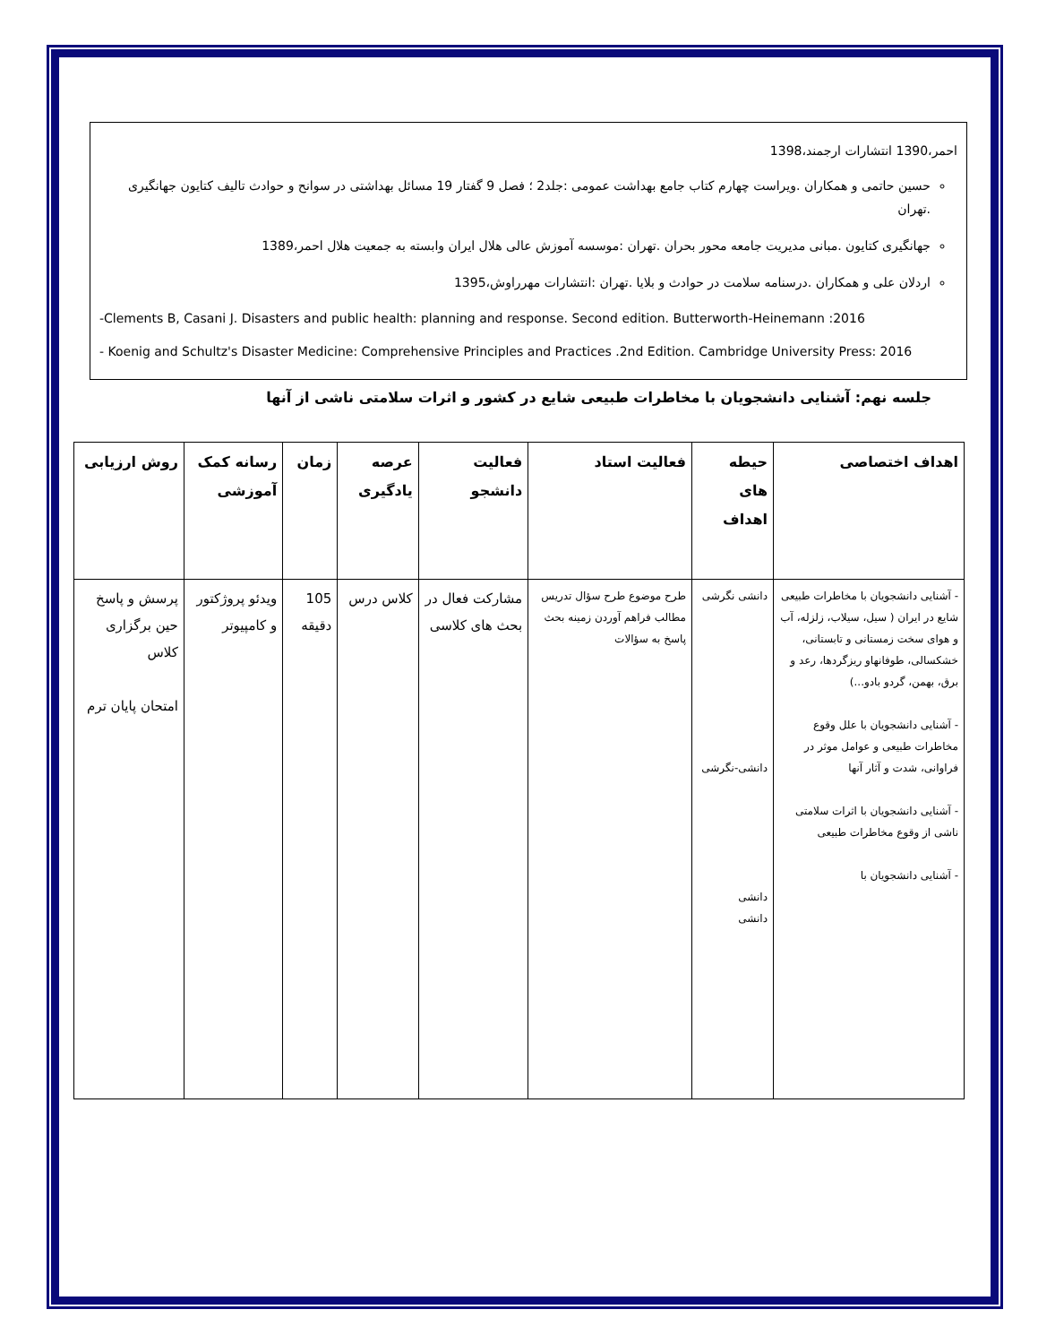احمر،1390 انتشارات ارجمند،1398
حسین حاتمی و همکاران .ویراست چهارم کتاب جامع بهداشت عمومی :جلد2 ؛ فصل 9 گفتار 19 مسائل بهداشتی در سوانح و حوادث تالیف کتایون جهانگیری .تهران
جهانگیری کتایون .مبانی مدیریت جامعه محور بحران .تهران :موسسه آموزش عالی هلال ایران وابسته به جمعیت هلال احمر،1389
اردلان علی و همکاران .درسنامه سلامت در حوادث و بلایا .تهران :انتشارات مهرراوش،1395
-Clements B, Casani J. Disasters and public health: planning and response. Second edition. Butterworth-Heinemann :2016
- Koenig and Schultz's Disaster Medicine: Comprehensive Principles and Practices .2nd Edition. Cambridge University Press: 2016
جلسه نهم: آشنایی دانشجویان با مخاطرات طبیعی شایع در کشور و اثرات سلامتی ناشی از آنها
| اهداف اختصاصی | حیطه های اهداف | فعالیت استاد | فعالیت دانشجو | عرصه یادگیری | زمان | رسانه کمک آموزشی | روش ارزیابی |
| --- | --- | --- | --- | --- | --- | --- | --- |
| - آشنایی دانشجویان با مخاطرات طبیعی شایع در ایران ( سیل، سیلاب، زلزله، آب و هوای سخت زمستانی و تابستانی، خشکسالی، طوفانهاو ریزگردها، رعد و برق، بهمن، گردو بادو...) - آشنایی دانشجویان با علل وقوع مخاطرات طبیعی و عوامل موثر در فراوانی، شدت و آثار آنها - آشنایی دانشجویان با اثرات سلامتی ناشی از وقوع مخاطرات طبیعی - آشنایی دانشجویان با | دانشی نگرشی دانشی-نگرشی دانشی دانشی | طرح موضوع طرح سؤال تدریس مطالب فراهم آوردن زمینه بحث پاسخ به سؤالات | مشارکت فعال در بحث های کلاسی | کلاس درس | 105 دقیقه | ویدئو پروژکتور و کامپیوتر | پرسش و پاسخ حین برگزاری کلاس امتحان پایان ترم |